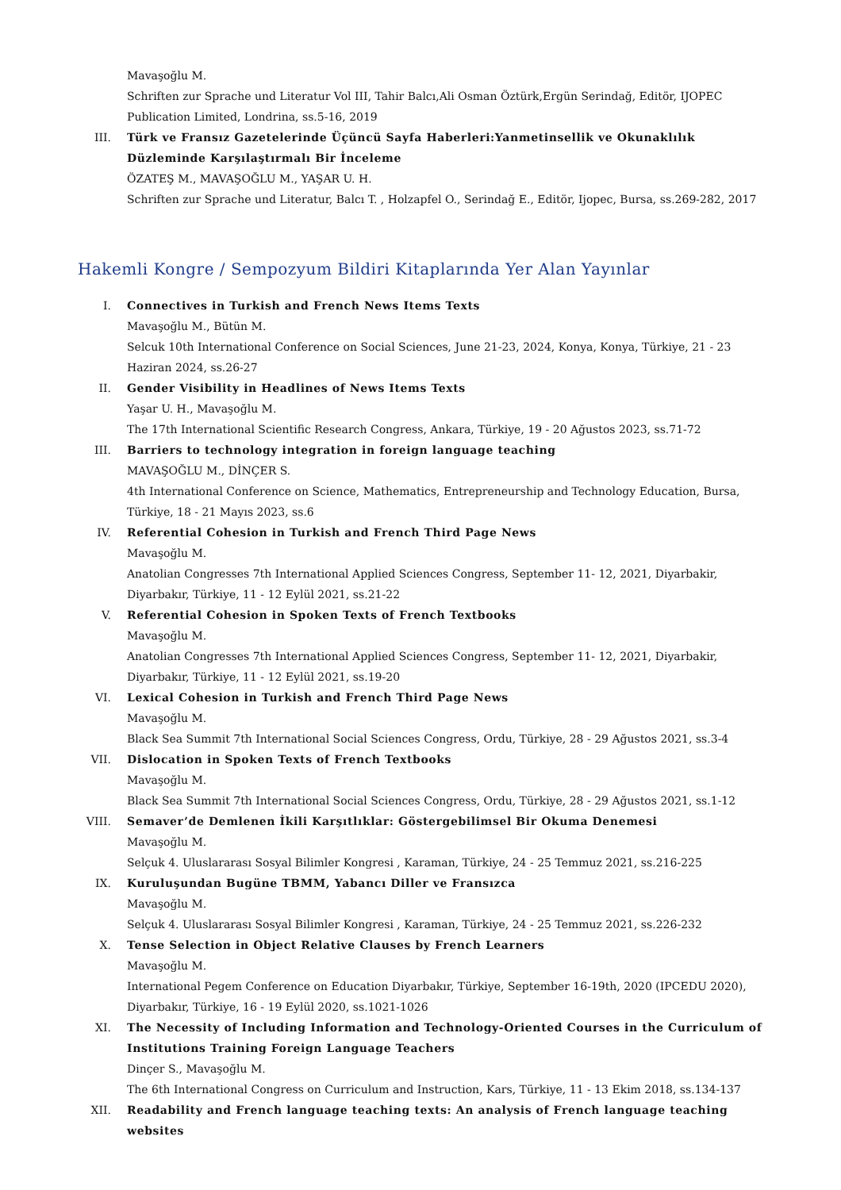Mavaşoğlu M.
Schriften zur Sprache und Literatur Vol III, Tahir Balcı,Ali Osman Öztürk,Ergün Serindağ, Editör, IJOPEC Publication Limited, Londrina, ss.5-16, 2019
III. Türk ve Fransız Gazetelerinde Üçüncü Sayfa Haberleri:Yanmetinsellik ve Okunaklılık Düzleminde Karşılaştırmalı Bir İnceleme
ÖZATEŞ M., MAVAŞOĞLU M., YAŞAR U. H.
Schriften zur Sprache und Literatur, Balcı T. , Holzapfel O., Serindağ E., Editör, Ijopec, Bursa, ss.269-282, 2017
Hakemli Kongre / Sempozyum Bildiri Kitaplarında Yer Alan Yayınlar
I. Connectives in Turkish and French News Items Texts
Mavaşoğlu M., Bütün M.
Selcuk 10th International Conference on Social Sciences, June 21-23, 2024, Konya, Konya, Türkiye, 21 - 23 Haziran 2024, ss.26-27
II. Gender Visibility in Headlines of News Items Texts
Yaşar U. H., Mavaşoğlu M.
The 17th International Scientific Research Congress, Ankara, Türkiye, 19 - 20 Ağustos 2023, ss.71-72
III. Barriers to technology integration in foreign language teaching
MAVAŞOĞLU M., DİNÇER S.
4th International Conference on Science, Mathematics, Entrepreneurship and Technology Education, Bursa, Türkiye, 18 - 21 Mayıs 2023, ss.6
IV. Referential Cohesion in Turkish and French Third Page News
Mavaşoğlu M.
Anatolian Congresses 7th International Applied Sciences Congress, September 11- 12, 2021, Diyarbakir, Diyarbakır, Türkiye, 11 - 12 Eylül 2021, ss.21-22
V. Referential Cohesion in Spoken Texts of French Textbooks
Mavaşoğlu M.
Anatolian Congresses 7th International Applied Sciences Congress, September 11- 12, 2021, Diyarbakir, Diyarbakır, Türkiye, 11 - 12 Eylül 2021, ss.19-20
VI. Lexical Cohesion in Turkish and French Third Page News
Mavaşoğlu M.
Black Sea Summit 7th International Social Sciences Congress, Ordu, Türkiye, 28 - 29 Ağustos 2021, ss.3-4
VII. Dislocation in Spoken Texts of French Textbooks
Mavaşoğlu M.
Black Sea Summit 7th International Social Sciences Congress, Ordu, Türkiye, 28 - 29 Ağustos 2021, ss.1-12
VIII. Semaver’de Demlenen İkili Karşıtlıklar: Göstergebilimsel Bir Okuma Denemesi
Mavaşoğlu M.
Selçuk 4. Uluslararası Sosyal Bilimler Kongresi , Karaman, Türkiye, 24 - 25 Temmuz 2021, ss.216-225
IX. Kuruluşundan Bugüne TBMM, Yabancı Diller ve Fransızca
Mavaşoğlu M.
Selçuk 4. Uluslararası Sosyal Bilimler Kongresi , Karaman, Türkiye, 24 - 25 Temmuz 2021, ss.226-232
X. Tense Selection in Object Relative Clauses by French Learners
Mavaşoğlu M.
International Pegem Conference on Education Diyarbakır, Türkiye, September 16-19th, 2020 (IPCEDU 2020), Diyarbakır, Türkiye, 16 - 19 Eylül 2020, ss.1021-1026
XI. The Necessity of Including Information and Technology-Oriented Courses in the Curriculum of Institutions Training Foreign Language Teachers
Dinçer S., Mavaşoğlu M.
The 6th International Congress on Curriculum and Instruction, Kars, Türkiye, 11 - 13 Ekim 2018, ss.134-137
XII. Readability and French language teaching texts: An analysis of French language teaching websites